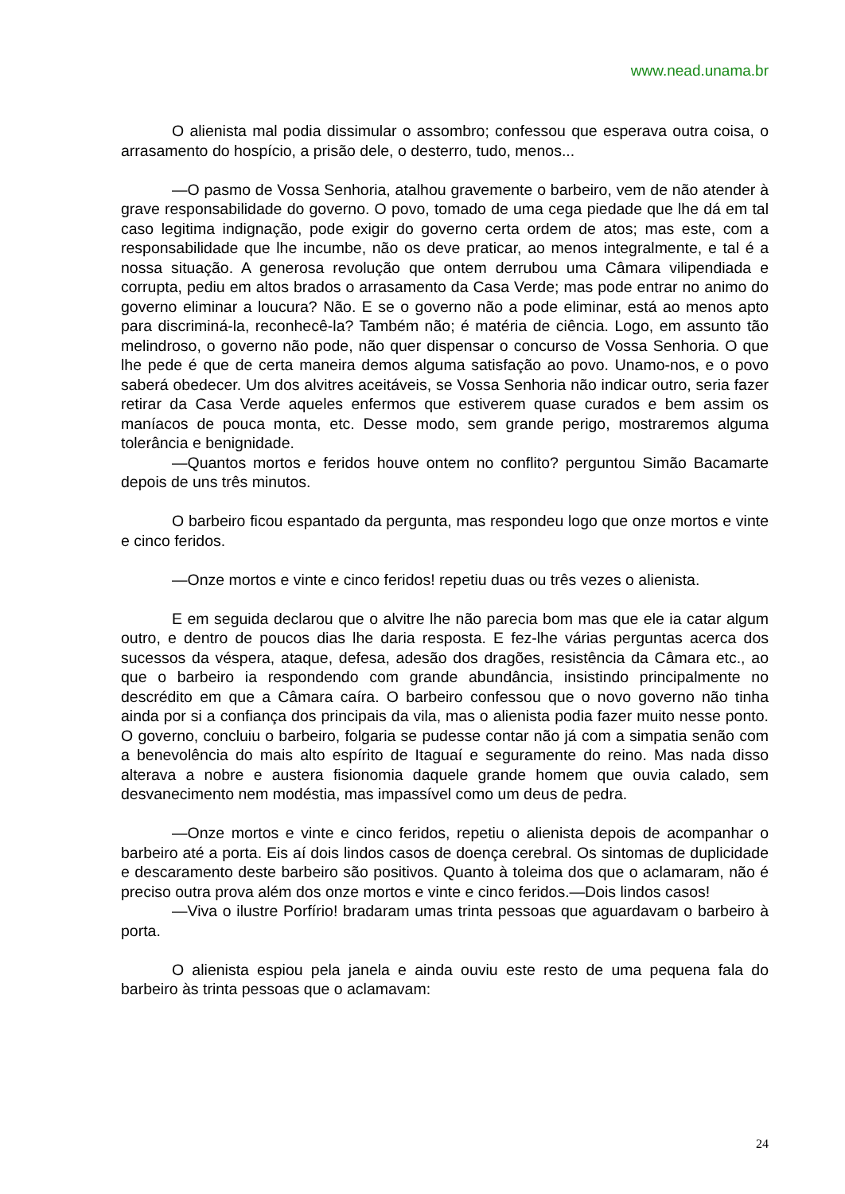www.nead.unama.br
O alienista mal podia dissimular o assombro; confessou que esperava outra coisa, o arrasamento do hospício, a prisão dele, o desterro, tudo, menos...
—O pasmo de Vossa Senhoria, atalhou gravemente o barbeiro, vem de não atender à grave responsabilidade do governo. O povo, tomado de uma cega piedade que lhe dá em tal caso legitima indignação, pode exigir do governo certa ordem de atos; mas este, com a responsabilidade que lhe incumbe, não os deve praticar, ao menos integralmente, e tal é a nossa situação. A generosa revolução que ontem derrubou uma Câmara vilipendiada e corrupta, pediu em altos brados o arrasamento da Casa Verde; mas pode entrar no animo do governo eliminar a loucura? Não. E se o governo não a pode eliminar, está ao menos apto para discriminá-la, reconhecê-la? Também não; é matéria de ciência. Logo, em assunto tão melindroso, o governo não pode, não quer dispensar o concurso de Vossa Senhoria. O que lhe pede é que de certa maneira demos alguma satisfação ao povo. Unamo-nos, e o povo saberá obedecer. Um dos alvitres aceitáveis, se Vossa Senhoria não indicar outro, seria fazer retirar da Casa Verde aqueles enfermos que estiverem quase curados e bem assim os maníacos de pouca monta, etc. Desse modo, sem grande perigo, mostraremos alguma tolerância e benignidade.
—Quantos mortos e feridos houve ontem no conflito? perguntou Simão Bacamarte depois de uns três minutos.
O barbeiro ficou espantado da pergunta, mas respondeu logo que onze mortos e vinte e cinco feridos.
—Onze mortos e vinte e cinco feridos! repetiu duas ou três vezes o alienista.
E em seguida declarou que o alvitre lhe não parecia bom mas que ele ia catar algum outro, e dentro de poucos dias lhe daria resposta. E fez-lhe várias perguntas acerca dos sucessos da véspera, ataque, defesa, adesão dos dragões, resistência da Câmara etc., ao que o barbeiro ia respondendo com grande abundância, insistindo principalmente no descrédito em que a Câmara caíra. O barbeiro confessou que o novo governo não tinha ainda por si a confiança dos principais da vila, mas o alienista podia fazer muito nesse ponto. O governo, concluiu o barbeiro, folgaria se pudesse contar não já com a simpatia senão com a benevolência do mais alto espírito de Itaguaí e seguramente do reino. Mas nada disso alterava a nobre e austera fisionomia daquele grande homem que ouvia calado, sem desvanecimento nem modéstia, mas impassível como um deus de pedra.
—Onze mortos e vinte e cinco feridos, repetiu o alienista depois de acompanhar o barbeiro até a porta. Eis aí dois lindos casos de doença cerebral. Os sintomas de duplicidade e descaramento deste barbeiro são positivos. Quanto à toleima dos que o aclamaram, não é preciso outra prova além dos onze mortos e vinte e cinco feridos.—Dois lindos casos!
—Viva o ilustre Porfírio! bradaram umas trinta pessoas que aguardavam o barbeiro à porta.
O alienista espiou pela janela e ainda ouviu este resto de uma pequena fala do barbeiro às trinta pessoas que o aclamavam:
24